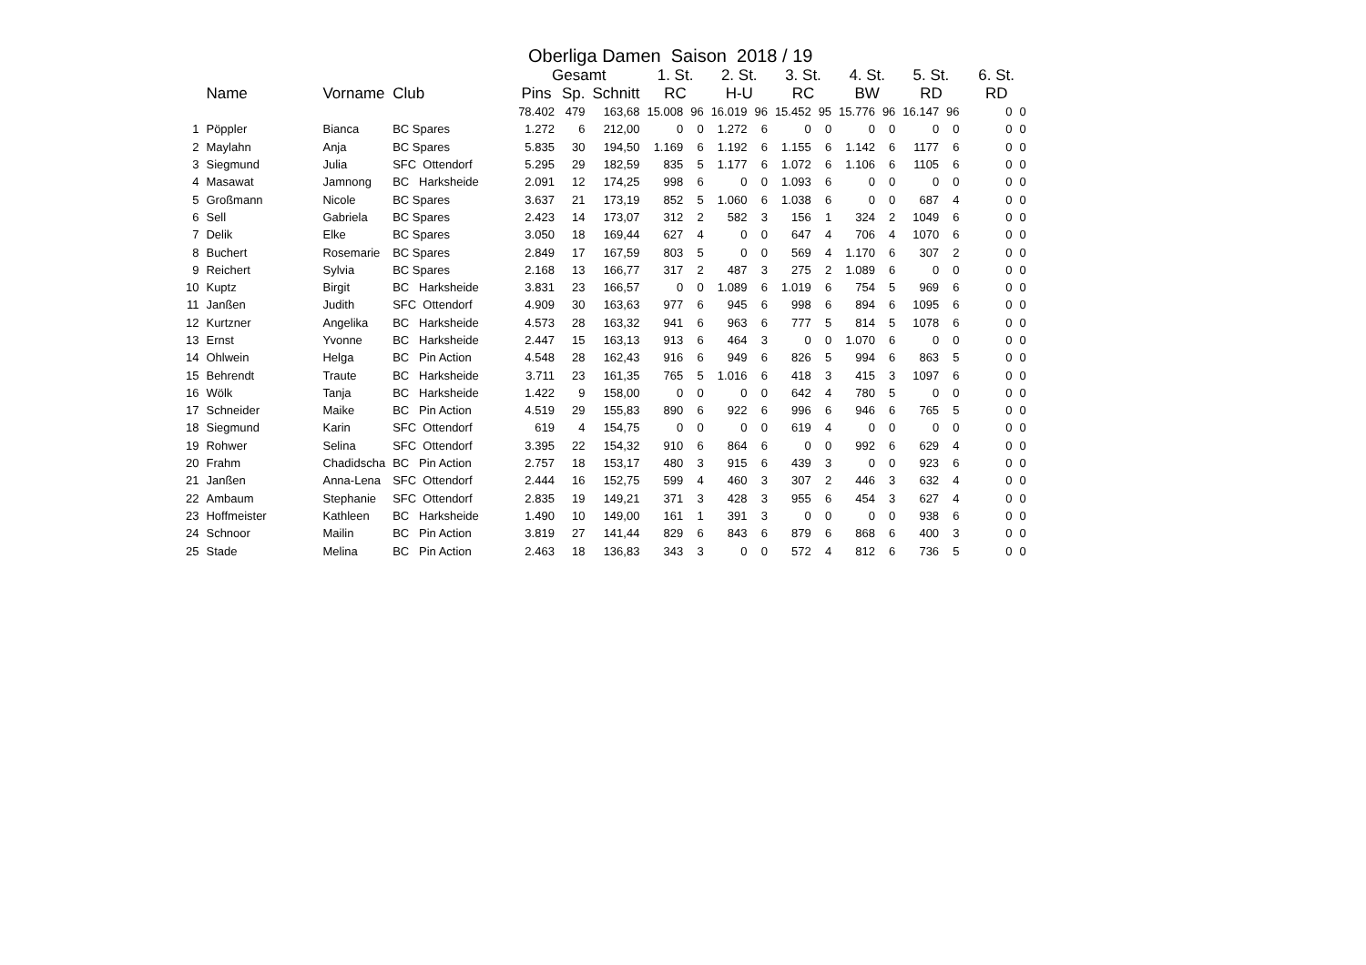Oberliga Damen Saison 2018 / 19
| | | | | Gesamt | | | 1. St. | | 2. St. | | 3. St. | | 4. St. | | 5. St. | | 6. St. | |
| --- | --- | --- | --- | --- | --- | --- | --- | --- | --- | --- | --- | --- | --- | --- | --- | --- | --- | --- |
| | Name | Vorname | Club | Pins | Sp. | Schnitt | RC | | H-U | | RC | | BW | | RD | | RD | |
| | | | | 78.402 | 479 | 163,68 | 15.008 | 96 | 16.019 | 96 | 15.452 | 95 | 15.776 | 96 | 16.147 | 96 | 0 | 0 |
| 1 | Pöppler | Bianca | BC Spares | 1.272 | 6 | 212,00 | 0 | 0 | 1.272 | 6 | 0 | 0 | 0 | 0 | 0 | 0 | 0 | 0 |
| 2 | Maylahn | Anja | BC Spares | 5.835 | 30 | 194,50 | 1.169 | 6 | 1.192 | 6 | 1.155 | 6 | 1.142 | 6 | 1177 | 6 | 0 | 0 |
| 3 | Siegmund | Julia | SFC Ottendorf | 5.295 | 29 | 182,59 | 835 | 5 | 1.177 | 6 | 1.072 | 6 | 1.106 | 6 | 1105 | 6 | 0 | 0 |
| 4 | Masawat | Jamnong | BC Harksheide | 2.091 | 12 | 174,25 | 998 | 6 | 0 | 0 | 1.093 | 6 | 0 | 0 | 0 | 0 | 0 | 0 |
| 5 | Großmann | Nicole | BC Spares | 3.637 | 21 | 173,19 | 852 | 5 | 1.060 | 6 | 1.038 | 6 | 0 | 0 | 687 | 4 | 0 | 0 |
| 6 | Sell | Gabriela | BC Spares | 2.423 | 14 | 173,07 | 312 | 2 | 582 | 3 | 156 | 1 | 324 | 2 | 1049 | 6 | 0 | 0 |
| 7 | Delik | Elke | BC Spares | 3.050 | 18 | 169,44 | 627 | 4 | 0 | 0 | 647 | 4 | 706 | 4 | 1070 | 6 | 0 | 0 |
| 8 | Buchert | Rosemarie | BC Spares | 2.849 | 17 | 167,59 | 803 | 5 | 0 | 0 | 569 | 4 | 1.170 | 6 | 307 | 2 | 0 | 0 |
| 9 | Reichert | Sylvia | BC Spares | 2.168 | 13 | 166,77 | 317 | 2 | 487 | 3 | 275 | 2 | 1.089 | 6 | 0 | 0 | 0 | 0 |
| 10 | Kuptz | Birgit | BC Harksheide | 3.831 | 23 | 166,57 | 0 | 0 | 1.089 | 6 | 1.019 | 6 | 754 | 5 | 969 | 6 | 0 | 0 |
| 11 | Janßen | Judith | SFC Ottendorf | 4.909 | 30 | 163,63 | 977 | 6 | 945 | 6 | 998 | 6 | 894 | 6 | 1095 | 6 | 0 | 0 |
| 12 | Kurtzner | Angelika | BC Harksheide | 4.573 | 28 | 163,32 | 941 | 6 | 963 | 6 | 777 | 5 | 814 | 5 | 1078 | 6 | 0 | 0 |
| 13 | Ernst | Yvonne | BC Harksheide | 2.447 | 15 | 163,13 | 913 | 6 | 464 | 3 | 0 | 0 | 1.070 | 6 | 0 | 0 | 0 | 0 |
| 14 | Ohlwein | Helga | BC Pin Action | 4.548 | 28 | 162,43 | 916 | 6 | 949 | 6 | 826 | 5 | 994 | 6 | 863 | 5 | 0 | 0 |
| 15 | Behrendt | Traute | BC Harksheide | 3.711 | 23 | 161,35 | 765 | 5 | 1.016 | 6 | 418 | 3 | 415 | 3 | 1097 | 6 | 0 | 0 |
| 16 | Wölk | Tanja | BC Harksheide | 1.422 | 9 | 158,00 | 0 | 0 | 0 | 0 | 642 | 4 | 780 | 5 | 0 | 0 | 0 | 0 |
| 17 | Schneider | Maike | BC Pin Action | 4.519 | 29 | 155,83 | 890 | 6 | 922 | 6 | 996 | 6 | 946 | 6 | 765 | 5 | 0 | 0 |
| 18 | Siegmund | Karin | SFC Ottendorf | 619 | 4 | 154,75 | 0 | 0 | 0 | 0 | 619 | 4 | 0 | 0 | 0 | 0 | 0 | 0 |
| 19 | Rohwer | Selina | SFC Ottendorf | 3.395 | 22 | 154,32 | 910 | 6 | 864 | 6 | 0 | 0 | 992 | 6 | 629 | 4 | 0 | 0 |
| 20 | Frahm | Chadidscha | BC Pin Action | 2.757 | 18 | 153,17 | 480 | 3 | 915 | 6 | 439 | 3 | 0 | 0 | 923 | 6 | 0 | 0 |
| 21 | Janßen | Anna-Lena | SFC Ottendorf | 2.444 | 16 | 152,75 | 599 | 4 | 460 | 3 | 307 | 2 | 446 | 3 | 632 | 4 | 0 | 0 |
| 22 | Ambaum | Stephanie | SFC Ottendorf | 2.835 | 19 | 149,21 | 371 | 3 | 428 | 3 | 955 | 6 | 454 | 3 | 627 | 4 | 0 | 0 |
| 23 | Hoffmeister | Kathleen | BC Harksheide | 1.490 | 10 | 149,00 | 161 | 1 | 391 | 3 | 0 | 0 | 0 | 0 | 938 | 6 | 0 | 0 |
| 24 | Schnoor | Mailin | BC Pin Action | 3.819 | 27 | 141,44 | 829 | 6 | 843 | 6 | 879 | 6 | 868 | 6 | 400 | 3 | 0 | 0 |
| 25 | Stade | Melina | BC Pin Action | 2.463 | 18 | 136,83 | 343 | 3 | 0 | 0 | 572 | 4 | 812 | 6 | 736 | 5 | 0 | 0 |